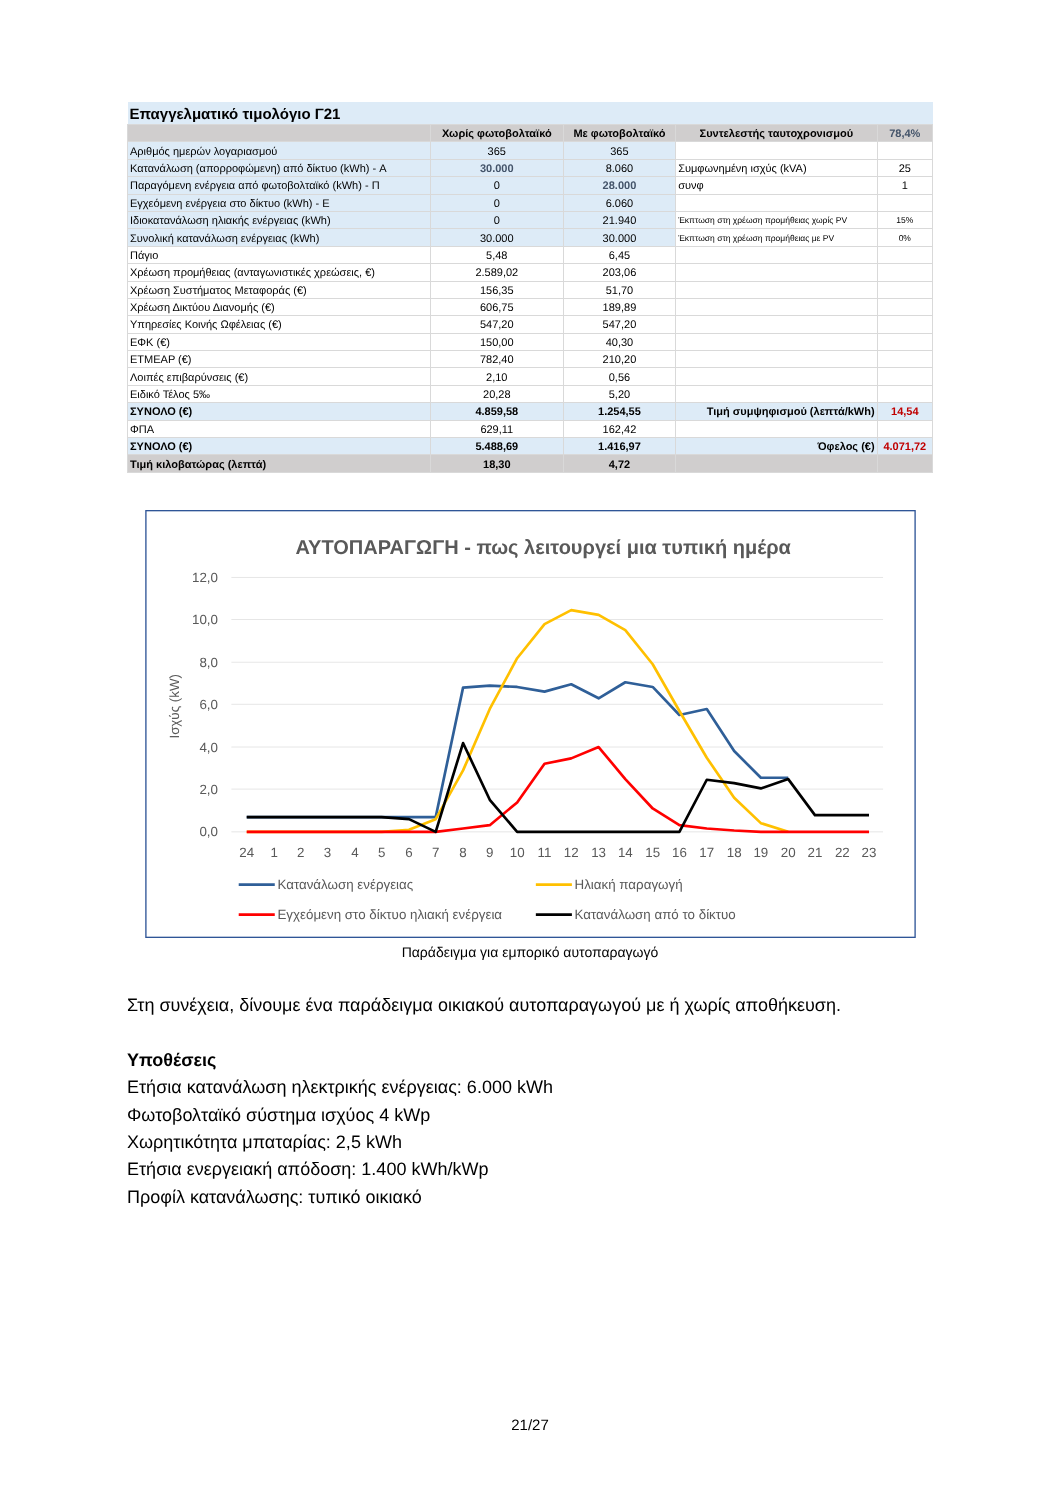| Επαγγελματικό τιμολόγιο Γ21 | | | | |
| | Χωρίς φωτοβολταϊκό | Με φωτοβολταϊκό | Συντελεστής ταυτοχρονισμού | 78,4% |
| Αριθμός ημερών λογαριασμού | 365 | 365 | | |
| Κατανάλωση (απορροφώμενη) από δίκτυο (kWh) - A | 30.000 | 8.060 | Συμφωνημένη ισχύς (kVA) | 25 |
| Παραγόμενη ενέργεια από φωτοβολταϊκό (kWh) - Π | 0 | 28.000 | συνφ | 1 |
| Εγχεόμενη ενέργεια στο δίκτυο (kWh) - E | 0 | 6.060 | | |
| Ιδιοκατανάλωση ηλιακής ενέργειας (kWh) | 0 | 21.940 | Έκπτωση στη χρέωση προμήθειας χωρίς PV | 15% |
| Συνολική κατανάλωση ενέργειας (kWh) | 30.000 | 30.000 | Έκπτωση στη χρέωση προμήθειας με PV | 0% |
| Πάγιο | 5,48 | 6,45 | | |
| Χρέωση προμήθειας (ανταγωνιστικές χρεώσεις, €) | 2.589,02 | 203,06 | | |
| Χρέωση Συστήματος Μεταφοράς (€) | 156,35 | 51,70 | | |
| Χρέωση Δικτύου Διανομής (€) | 606,75 | 189,89 | | |
| Υπηρεσίες Κοινής Ωφέλειας (€) | 547,20 | 547,20 | | |
| ΕΦΚ (€) | 150,00 | 40,30 | | |
| ΕΤΜΕΑΡ (€) | 782,40 | 210,20 | | |
| Λοιπές επιβαρύνσεις (€) | 2,10 | 0,56 | | |
| Ειδικό Τέλος 5‰ | 20,28 | 5,20 | | |
| ΣΥΝΟΛΟ (€) | 4.859,58 | 1.254,55 | Τιμή συμψηφισμού (λεπτά/kWh) | 14,54 |
| ΦΠΑ | 629,11 | 162,42 | | |
| ΣΥΝΟΛΟ (€) | 5.488,69 | 1.416,97 | Όφελος (€) | 4.071,72 |
| Τιμή κιλοβατώρας (λεπτά) | 18,30 | 4,72 | | |
ΑΥΤΟΠΑΡΑΓΩΓΗ - πως λειτουργεί μια τυπική ημέρα
12,0
10,0
8,0
6,0
4,0
2,0
0,0
Ισχύς (kW)
24
1
2
3
4
5
6
7
8
9
10
11
12
13
14
15
16
17
18
19
20
21
22
23
Κατανάλωση ενέργειας
Ηλιακή παραγωγή
Εγχεόμενη στο δίκτυο ηλιακή ενέργεια
Κατανάλωση από το δίκτυο
Παράδειγμα για εμπορικό αυτοπαραγωγό
Στη συνέχεια, δίνουμε ένα παράδειγμα οικιακού αυτοπαραγωγού με ή χωρίς αποθήκευση.
Υποθέσεις
Ετήσια κατανάλωση ηλεκτρικής ενέργειας: 6.000 kWh
Φωτοβολταϊκό σύστημα ισχύος 4 kWp
Χωρητικότητα μπαταρίας: 2,5 kWh
Ετήσια ενεργειακή απόδοση: 1.400 kWh/kWp
Προφίλ κατανάλωσης: τυπικό οικιακό
21/27